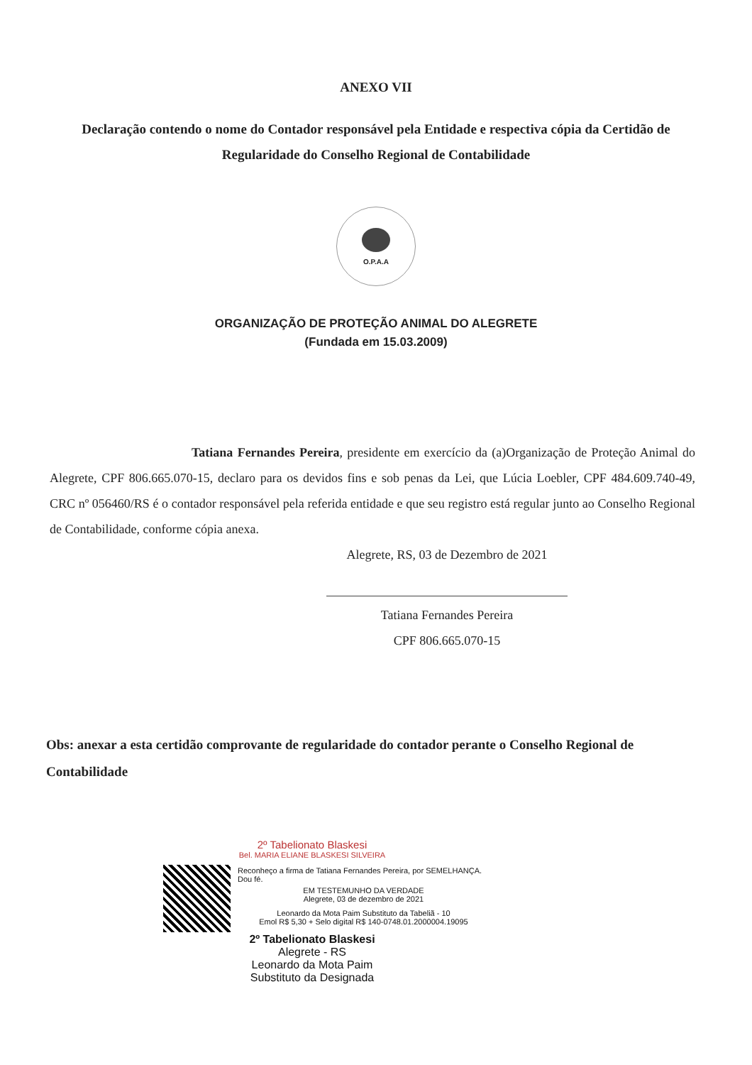ANEXO VII
Declaração contendo o nome do Contador responsável pela Entidade e respectiva cópia da Certidão de Regularidade do Conselho Regional de Contabilidade
O.P.A.A
ORGANIZAÇÃO DE PROTEÇÃO ANIMAL DO ALEGRETE
(Fundada em 15.03.2009)
Tatiana Fernandes Pereira, presidente em exercício da (a)Organização de Proteção Animal do Alegrete, CPF 806.665.070-15, declaro para os devidos fins e sob penas da Lei, que Lúcia Loebler, CPF 484.609.740-49, CRC nº 056460/RS é o contador responsável pela referida entidade e que seu registro está regular junto ao Conselho Regional de Contabilidade, conforme cópia anexa.
Alegrete, RS, 03 de Dezembro de 2021
Tatiana Fernandes Pereira
CPF 806.665.070-15
Obs: anexar a esta certidão comprovante de regularidade do contador perante o Conselho Regional de Contabilidade
2º Tabelionato Blaskesi
Bel. MARIA ELIANE BLASKESI SILVEIRA
Reconheço a firma de Tatiana Fernandes Pereira, por SEMELHANÇA. Dou fé.
EM TESTEMUNHO DA VERDADE
Alegrete, 03 de dezembro de 2021
Leonardo da Mota Paim Substituto da Tabeliã - 10
Emol R$ 5,30 + Selo digital R$ 140-0748.01.2000004.19095
2º Tabelionato Blaskesi
Alegrete - RS
Leonardo da Mota Paim
Substituto da Designada